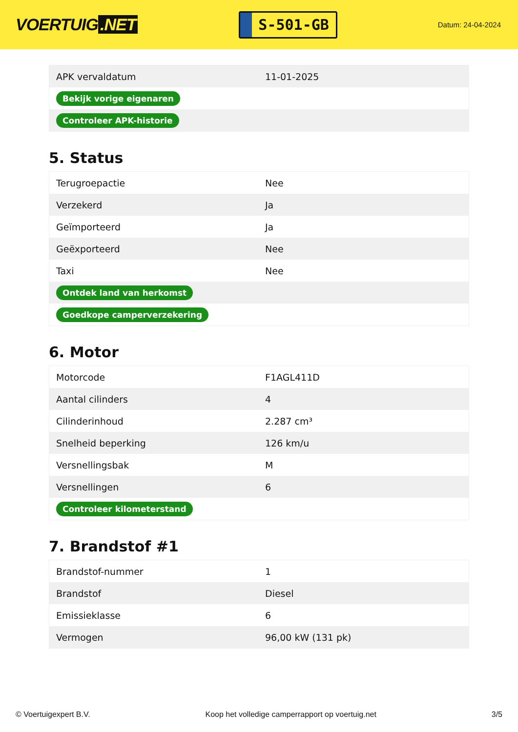VOERTUIG.NET
S-501-GB
Datum: 24-04-2024
| APK vervaldatum | 11-01-2025 |
| Bekijk vorige eigenaren | |
| Controleer APK-historie | |
5. Status
| Terugroepactie | Nee |
| Verzekerd | Ja |
| Geïmporteerd | Ja |
| Geëxporteerd | Nee |
| Taxi | Nee |
| Ontdek land van herkomst | |
| Goedkope camperverzekering | |
6. Motor
| Motorcode | F1AGL411D |
| Aantal cilinders | 4 |
| Cilinderinhoud | 2.287 cm³ |
| Snelheid beperking | 126 km/u |
| Versnellingsbak | M |
| Versnellingen | 6 |
| Controleer kilometerstand | |
7. Brandstof #1
| Brandstof-nummer | 1 |
| Brandstof | Diesel |
| Emissieklasse | 6 |
| Vermogen | 96,00 kW (131 pk) |
© Voertuigexpert B.V. Koop het volledige camperrapport op voertuig.net 3/5